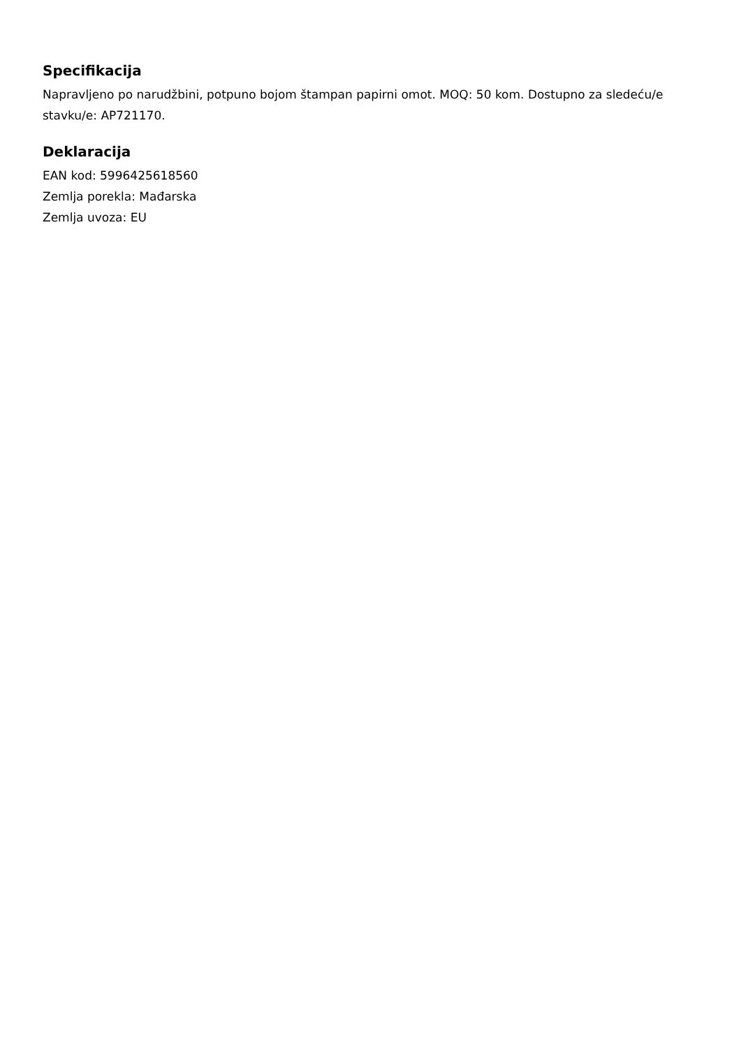Specifikacija
Napravljeno po narudžbini, potpuno bojom štampan papirni omot. MOQ: 50 kom. Dostupno za sledeću/e stavku/e: AP721170.
Deklaracija
EAN kod: 5996425618560
Zemlja porekla: Mađarska
Zemlja uvoza: EU